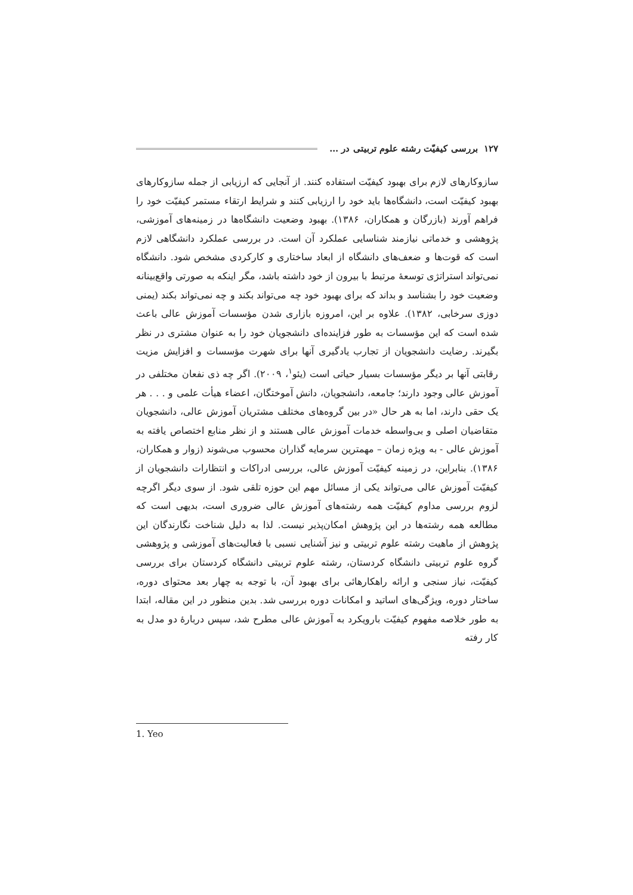۱۲۷ بررسی کیفیّت رشته علوم تربیتی در …
سازوکارهای لازم برای بهبود کیفیّت استفاده کنند. از آنجایی که ارزیابی از جمله سازوکارهای بهبود کیفیّت است، دانشگاه‌ها باید خود را ارزیابی کنند و شرایط ارتقاء مستمر کیفیّت خود را فراهم آورند (بازرگان و همکاران، ۱۳۸۶). بهبود وضعیت دانشگاه‌ها در زمینه‌های آموزشی، پژوهشی و خدماتی نیازمند شناسایی عملکرد آن است. در بررسی عملکرد دانشگاهی لازم است که قوت‌ها و ضعف‌های دانشگاه از ابعاد ساختاری و کارکردی مشخص شود. دانشگاه نمی‌تواند استراتژی توسعهٔ مرتبط با بیرون از خود داشته باشد، مگر اینکه به صورتی واقع‌بینانه وضعیت خود را بشناسد و بداند که برای بهبود خود چه می‌تواند بکند و چه نمی‌تواند بکند (یمنی دوزی سرخابی، ۱۳۸۲). علاوه بر این، امروزه بازاری شدن مؤسسات آموزش عالی باعث شده است که این مؤسسات به طور فزاینده‌ای دانشجویان خود را به عنوان مشتری در نظر بگیرند. رضایت دانشجویان از تجارب یادگیری آنها برای شهرت مؤسسات و افزایش مزیت رقابتی آنها بر دیگر مؤسسات بسیار حیاتی است (یئو<sup>۱</sup>، ۲۰۰۹). اگر چه ذی نفعان مختلفی در آموزش عالی وجود دارند؛ جامعه، دانشجویان، دانش آموختگان، اعضاء هیأت علمی و . . . هر یک حقی دارند، اما به هر حال «در بین گروه‌های مختلف مشتریان آموزش عالی، دانشجویان متقاضیان اصلی و بی‌واسطه خدمات آموزش عالی هستند و از نظر منابع اختصاص یافته به آموزش عالی - به ویژه زمان – مهمترین سرمایه گذاران محسوب می‌شوند (زوار و همکاران، ۱۳۸۶). بنابراین، در زمینه کیفیّت آموزش عالی، بررسی ادراکات و انتظارات دانشجویان از کیفیّت آموزش عالی می‌تواند یکی از مسائل مهم این حوزه تلقی شود. از سوی دیگر اگرچه لزوم بررسی مداوم کیفیّت همه رشته‌های آموزش عالی ضروری است، بدیهی است که مطالعه همه رشته‌ها در این پژوهش امکان‌پذیر نیست. لذا به دلیل شناخت نگارندگان این پژوهش از ماهیت رشته علوم تربیتی و نیز آشنایی نسبی با فعالیت‌های آموزشی و پژوهشی گروه علوم تربیتی دانشگاه کردستان، رشته علوم تربیتی دانشگاه کردستان برای بررسی کیفیّت، نیاز سنجی و ارائه راهکارهائی برای بهبود آن، با توجه به چهار بعد محتوای دوره، ساختار دوره، ویژگی‌های اساتید و امکانات دوره بررسی شد. بدین منظور در این مقاله، ابتدا به طور خلاصه مفهوم کیفیّت بارویکرد به آموزش عالی مطرح شد، سپس دربارهٔ دو مدل به کار رفته
1. Yeo